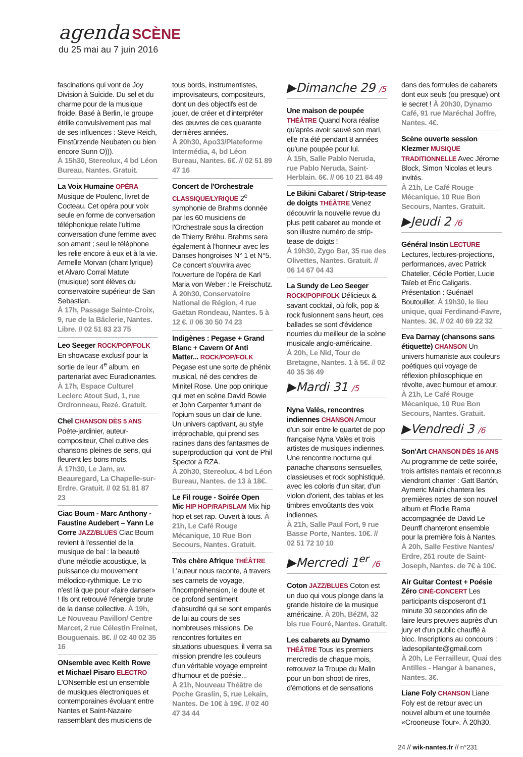agenda SCÈNE
du 25 mai au 7 juin 2016
fascinations qui vont de Joy Division à Suicide. Du sel et du charme pour de la musique froide. Basé à Berlin, le groupe étrille convulsivement pas mal de ses influences : Steve Reich, Einstürzende Neubaten ou bien encore Sunn O))).
À 15h30, Stereolux, 4 bd Léon Bureau, Nantes. Gratuit.
La Voix Humaine OPÉRA Musique de Poulenc, livret de Cocteau. Cet opéra pour voix seule en forme de conversation téléphonique relate l'ultime conversation d'une femme avec son amant ; seul le téléphone les relie encore à eux et à la vie. Armelle Morvan (chant lyrique) et Alvaro Corral Matute (musique) sont élèves du conservatoire supérieur de San Sebastian.
À 17h, Passage Sainte-Croix, 9, rue de la Bâclerie, Nantes. Libre. // 02 51 83 23 75
Leo Seeger ROCK/POP/FOLK En showcase exclusif pour la sortie de leur 4<sup>e</sup> album, en partenariat avec Euradionantes.
À 17h, Espace Culturel Leclerc Atout Sud, 1, rue Ordronneau, Rezé. Gratuit.
Chel CHANSON DÈS 5 ANS Poète-jardinier, auteur-compositeur, Chel cultive des chansons pleines de sens, qui fleurent les bons mots.
À 17h30, Le Jam, av. Beauregard, La Chapelle-sur-Erdre. Gratuit. // 02 51 81 87 23
Ciac Boum - Marc Anthony - Faustine Audebert – Yann Le Corre JAZZ/BLUES Ciac Boum revient à l'essentiel de la musique de bal : la beauté d'une mélodie acoustique, la puissance du mouvement mélodico-rythmique. Le trio n'est là que pour «faire danser» ! Ils ont retrouvé l'énergie brute de la danse collective. À 19h, Le Nouveau Pavillon/ Centre Marcet, 2 rue Célestin Freinet, Bouguenais. 8€. // 02 40 02 35 16
ONsemble avec Keith Rowe et Michael Pisaro ELECTRO L'ONsemble est un ensemble de musiques électroniques et contemporaines évoluant entre Nantes et Saint-Nazaire rassemblant des musiciens de
tous bords, instrumentistes, improvisateurs, compositeurs, dont un des objectifs est de jouer, de créer et d'interpréter des œuvres de ces quarante dernières années.
À 20h30, Apo33/Plateforme Intermédia, 4, bd Léon Bureau, Nantes. 6€. // 02 51 89 47 16
Concert de l'Orchestrale CLASSIQUE/LYRIQUE 2<sup>e</sup> symphonie de Brahms donnée par les 60 musiciens de l'Orchestrale sous la direction de Thierry Bréhu. Brahms sera également à l'honneur avec les Danses hongroises N° 1 et N°5. Ce concert s'ouvrira avec l'ouverture de l'opéra de Karl Maria von Weber : le Freischutz.
À 20h30, Conservatoire National de Région, 4 rue Gaëtan Rondeau, Nantes. 5 à 12 €. // 06 30 50 74 23
Indigènes : Pegase + Grand Blanc + Cavern Of Anti Matter... ROCK/POP/FOLK Pegase est une sorte de phénix musical, né des cendres de Minitel Rose. Une pop onirique qui met en scène David Bowie et John Carpenter fumant de l'opium sous un clair de lune. Un univers captivant, au style irréprochable, qui prend ses racines dans des fantasmes de superproduction qui vont de Phil Spector à RZA.
À 20h30, Stereolux, 4 bd Léon Bureau, Nantes. de 13 à 18€.
Le Fil rouge - Soirée Open Mic HIP HOP/RAP/SLAM Mix hip hop et set rap. Ouvert à tous. À 21h, Le Café Rouge Mécanique, 10 Rue Bon Secours, Nantes. Gratuit.
Très chère Afrique THÉÂTRE L'auteur nous raconte, à travers ses carnets de voyage, l'incompréhension, le doute et ce profond sentiment d'absurdité qui se sont emparés de lui au cours de ses nombreuses missions. De rencontres fortuites en situations ubuesques, il verra sa mission prendre les couleurs d'un véritable voyage empreint d'humour et de poésie...
À 21h, Nouveau Théâtre de Poche Graslin, 5, rue Lekain, Nantes. De 10€ à 19€. // 02 40 47 34 44
▶Dimanche 29 /5
Une maison de poupée THÉÂTRE Quand Nora réalise qu'après avoir sauvé son mari, elle n'a été pendant 8 années qu'une poupée pour lui.
À 15h, Salle Pablo Neruda, rue Pablo Neruda, Saint-Herblain. 6€. // 06 10 21 84 49
Le Bikini Cabaret / Strip-tease de doigts THÉÂTRE Venez découvrir la nouvelle revue du plus petit cabaret au monde et son illustre numéro de strip-tease de doigts !
À 19h30, Zygo Bar, 35 rue des Olivettes, Nantes. Gratuit. // 06 14 67 04 43
La Sundy de Leo Seeger ROCK/POP/FOLK Délicieux & savant cocktail, où folk, pop & rock fusionnent sans heurt, ces ballades se sont d'évidence nourries du meilleur de la scène musicale anglo-américaine.
À 20h, Le Nid, Tour de Bretagne, Nantes. 1 à 5€. // 02 40 35 36 49
▶Mardi 31 /5
Nyna Valès, rencontres indiennes CHANSON Amour d'un soir entre le quartet de pop française Nyna Valès et trois artistes de musiques indiennes. Une rencontre nocturne qui panache chansons sensuelles, classieuses et rock sophistiqué, avec les coloris d'un sitar, d'un violon d'orient, des tablas et les timbres envoûtants des voix indiennes.
À 21h, Salle Paul Fort, 9 rue Basse Porte, Nantes. 10€. // 02 51 72 10 10
▶Mercredi 1<sup>er</sup> /6
Coton JAZZ/BLUES Coton est un duo qui vous plonge dans la grande histoire de la musique américaine. À 20h, Bé2M, 32 bis rue Fouré, Nantes. Gratuit.
Les cabarets au Dynamo THÉÂTRE Tous les premiers mercredis de chaque mois, retrouvez la Troupe du Malin pour un bon shoot de rires, d'émotions et de sensations
dans des formules de cabarets dont eux seuls (ou presque) ont le secret ! À 20h30, Dynamo Café, 91 rue Maréchal Joffre, Nantes. 4€.
Scène ouverte session Klezmer MUSIQUE TRADITIONNELLE Avec Jérome Block, Simon Nicolas et leurs invités.
À 21h, Le Café Rouge Mécanique, 10 Rue Bon Secours, Nantes. Gratuit.
▶Jeudi 2 /6
Général Instin LECTURE Lectures, lectures-projections, performances, avec Patrick Chatelier, Cécile Portier, Lucie Taïeb et Éric Caligaris. Présentation : Guénaël Boutouillet. À 19h30, le lieu unique, quai Ferdinand-Favre, Nantes. 3€. // 02 40 69 22 32
Eva Darnay (chansons sans étiquette) CHANSON Un univers humaniste aux couleurs poétiques qui voyage de réflexion philosophique en révolte, avec humour et amour.
À 21h, Le Café Rouge Mécanique, 10 Rue Bon Secours, Nantes. Gratuit.
▶Vendredi 3 /6
Son'Art CHANSON DÈS 16 ANS Au programme de cette soirée, trois artistes nantais et reconnus viendront chanter : Gatt Bartón, Aymeric Maini chantera les premières notes de son nouvel album et Élodie Rama accompagnée de David Le Deunff chanteront ensemble pour la première fois à Nantes.
À 20h, Salle Festive Nantes/ Erdre, 251 route de Saint-Joseph, Nantes. de 7€ à 10€.
Air Guitar Contest + Poésie Zéro CINÉ-CONCERT Les participants disposeront d'1 minute 30 secondes afin de faire leurs preuves auprès d'un jury et d'un public chauffé à bloc. Inscriptions au concours : ladesopilante@gmail.com
À 20h, Le Ferrailleur, Quai des Antilles - Hangar à bananes, Nantes. 3€.
Liane Foly CHANSON Liane Foly est de retour avec un nouvel album et une tournée «Crooneuse Tour». À 20h30,
24 // wik-nantes.fr // n°231